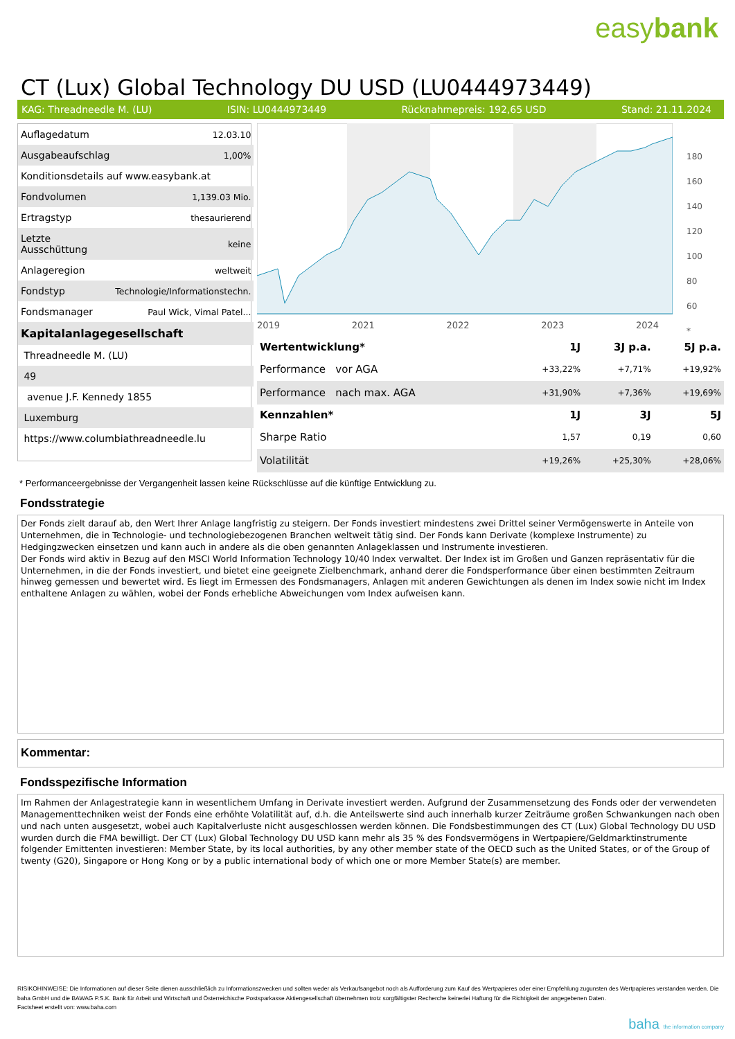easybank
CT (Lux) Global Technology DU USD (LU0444973449)
KAG: Threadneedle M. (LU) ISIN: LU0444973449 Rücknahmepreis: 192,65 USD Stand: 21.11.2024
| Auflagedatum | 12.03.10 |
| Ausgabeaufschlag | 1,00% |
| Konditionsdetails auf www.easybank.at | |
| Fondvolumen | 1,139.03 Mio. |
| Ertragstyp | thesaurierend |
| Letzte Ausschüttung | keine |
| Anlageregion | weltweit |
| Fondstyp | Technologie/Informationstechn. |
| Fondsmanager | Paul Wick, Vimal Patel... |
| Kapitalanlagegesellschaft | |
| Threadneedle M. (LU) | |
| 49 | |
| avenue J.F. Kennedy 1855 | |
| Luxemburg | |
| https://www.columbiathreadneedle.lu | |
2019 2021 2022 2023 2024
180
160
140
120
100
80
60
*
| Wertentwicklung* | 1J | 3J p.a. | 5J p.a. |
| --- | --- | --- | --- |
| Performance vor AGA | +33,22% | +7,71% | +19,92% |
| Performance nach max. AGA | +31,90% | +7,36% | +19,69% |
| Kennzahlen* | 1J | 3J | 5J |
| Sharpe Ratio | 1,57 | 0,19 | 0,60 |
| Volatilität | +19,26% | +25,30% | +28,06% |
* Performanceergebnisse der Vergangenheit lassen keine Rückschlüsse auf die künftige Entwicklung zu.
Fondsstrategie
Der Fonds zielt darauf ab, den Wert Ihrer Anlage langfristig zu steigern. Der Fonds investiert mindestens zwei Drittel seiner Vermögenswerte in Anteile von Unternehmen, die in Technologie- und technologiebezogenen Branchen weltweit tätig sind. Der Fonds kann Derivate (komplexe Instrumente) zu Hedgingzwecken einsetzen und kann auch in andere als die oben genannten Anlageklassen und Instrumente investieren.
Der Fonds wird aktiv in Bezug auf den MSCI World Information Technology 10/40 Index verwaltet. Der Index ist im Großen und Ganzen repräsentativ für die Unternehmen, in die der Fonds investiert, und bietet eine geeignete Zielbenchmark, anhand derer die Fondsperformance über einen bestimmten Zeitraum hinweg gemessen und bewertet wird. Es liegt im Ermessen des Fondsmanagers, Anlagen mit anderen Gewichtungen als denen im Index sowie nicht im Index enthaltene Anlagen zu wählen, wobei der Fonds erhebliche Abweichungen vom Index aufweisen kann.
Kommentar:
Fondsspezifische Information
Im Rahmen der Anlagestrategie kann in wesentlichem Umfang in Derivate investiert werden. Aufgrund der Zusammensetzung des Fonds oder der verwendeten Managementtechniken weist der Fonds eine erhöhte Volatilität auf, d.h. die Anteilswerte sind auch innerhalb kurzer Zeiträume großen Schwankungen nach oben und nach unten ausgesetzt, wobei auch Kapitalverluste nicht ausgeschlossen werden können. Die Fondsbestimmungen des CT (Lux) Global Technology DU USD wurden durch die FMA bewilligt. Der CT (Lux) Global Technology DU USD kann mehr als 35 % des Fondsvermögens in Wertpapiere/Geldmarktinstrumente folgender Emittenten investieren: Member State, by its local authorities, by any other member state of the OECD such as the United States, or of the Group of twenty (G20), Singapore or Hong Kong or by a public international body of which one or more Member State(s) are member.
RISIKOHINWEISE: Die Informationen auf dieser Seite dienen ausschließlich zu Informationszwecken und sollten weder als Verkaufsangebot noch als Aufforderung zum Kauf des Wertpapieres oder einer Empfehlung zugunsten des Wertpapieres verstanden werden. Die baha GmbH und die BAWAG P.S.K. Bank für Arbeit und Wirtschaft und Österreichische Postsparkasse Aktiengesellschaft übernehmen trotz sorgfältigster Recherche keinerlei Haftung für die Richtigkeit der angegebenen Daten.
Factsheet erstellt von: www.baha.com
baha the information company